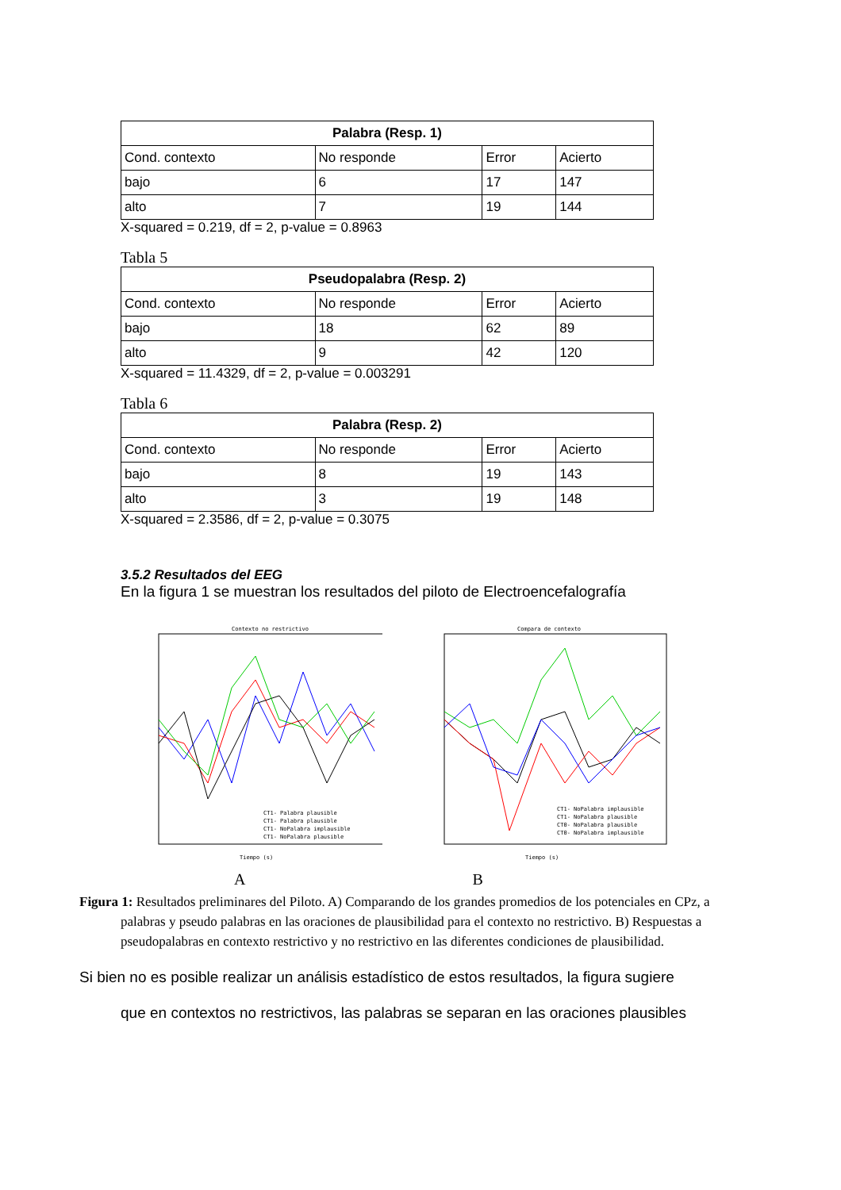| Palabra (Resp. 1) | | | |
| --- | --- | --- | --- |
| Cond. contexto | No responde | Error | Acierto |
| bajo | 6 | 17 | 147 |
| alto | 7 | 19 | 144 |
X-squared = 0.219, df = 2, p-value = 0.8963
Tabla 5
| Pseudopalabra (Resp. 2) | | | |
| --- | --- | --- | --- |
| Cond. contexto | No responde | Error | Acierto |
| bajo | 18 | 62 | 89 |
| alto | 9 | 42 | 120 |
X-squared = 11.4329, df = 2, p-value = 0.003291
Tabla 6
| Palabra (Resp. 2) | | | |
| --- | --- | --- | --- |
| Cond. contexto | No responde | Error | Acierto |
| bajo | 8 | 19 | 143 |
| alto | 3 | 19 | 148 |
X-squared = 2.3586, df = 2, p-value = 0.3075
3.5.2 Resultados del EEG
En la figura 1 se muestran los resultados del piloto de Electroencefalografía
Contexto no restrictivo
CT1- Palabra plausible
CT1- Palabra plausible
CT1- NoPalabra implausible
CT1- NoPalabra plausible
Tiempo (s)
Compara de contexto
CT1- NoPalabra implausible
CT1- NoPalabra plausible
CT0- NoPalabra plausible
CT0- NoPalabra implausible
Tiempo (s)
A B
Figura 1: Resultados preliminares del Piloto. A) Comparando de los grandes promedios de los potenciales en CPz, a palabras y pseudo palabras en las oraciones de plausibilidad para el contexto no restrictivo. B) Respuestas a pseudopalabras en contexto restrictivo y no restrictivo en las diferentes condiciones de plausibilidad.
Si bien no es posible realizar un análisis estadístico de estos resultados, la figura sugiere
que en contextos no restrictivos, las palabras se separan en las oraciones plausibles